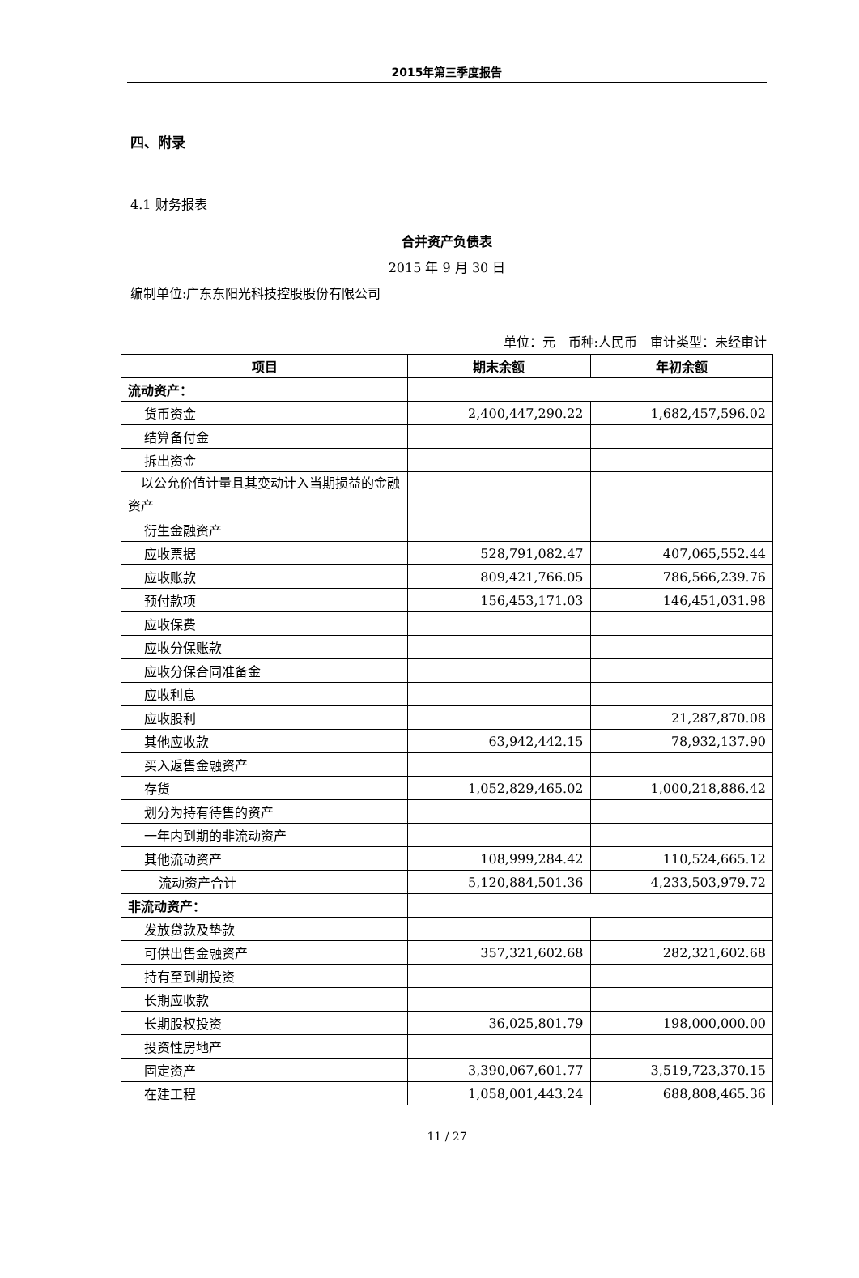2015年第三季度报告
四、附录
4.1 财务报表
合并资产负债表
2015 年 9 月 30 日
编制单位:广东东阳光科技控股股份有限公司
单位：元　币种:人民币　审计类型：未经审计
| 项目 | 期末余额 | 年初余额 |
| --- | --- | --- |
| 流动资产： | | |
| 货币资金 | 2,400,447,290.22 | 1,682,457,596.02 |
| 结算备付金 | | |
| 拆出资金 | | |
| 以公允价值计量且其变动计入当期损益的金融资产 | | |
| 衍生金融资产 | | |
| 应收票据 | 528,791,082.47 | 407,065,552.44 |
| 应收账款 | 809,421,766.05 | 786,566,239.76 |
| 预付款项 | 156,453,171.03 | 146,451,031.98 |
| 应收保费 | | |
| 应收分保账款 | | |
| 应收分保合同准备金 | | |
| 应收利息 | | |
| 应收股利 | | 21,287,870.08 |
| 其他应收款 | 63,942,442.15 | 78,932,137.90 |
| 买入返售金融资产 | | |
| 存货 | 1,052,829,465.02 | 1,000,218,886.42 |
| 划分为持有待售的资产 | | |
| 一年内到期的非流动资产 | | |
| 其他流动资产 | 108,999,284.42 | 110,524,665.12 |
| 流动资产合计 | 5,120,884,501.36 | 4,233,503,979.72 |
| 非流动资产： | | |
| 发放贷款及垫款 | | |
| 可供出售金融资产 | 357,321,602.68 | 282,321,602.68 |
| 持有至到期投资 | | |
| 长期应收款 | | |
| 长期股权投资 | 36,025,801.79 | 198,000,000.00 |
| 投资性房地产 | | |
| 固定资产 | 3,390,067,601.77 | 3,519,723,370.15 |
| 在建工程 | 1,058,001,443.24 | 688,808,465.36 |
11 / 27